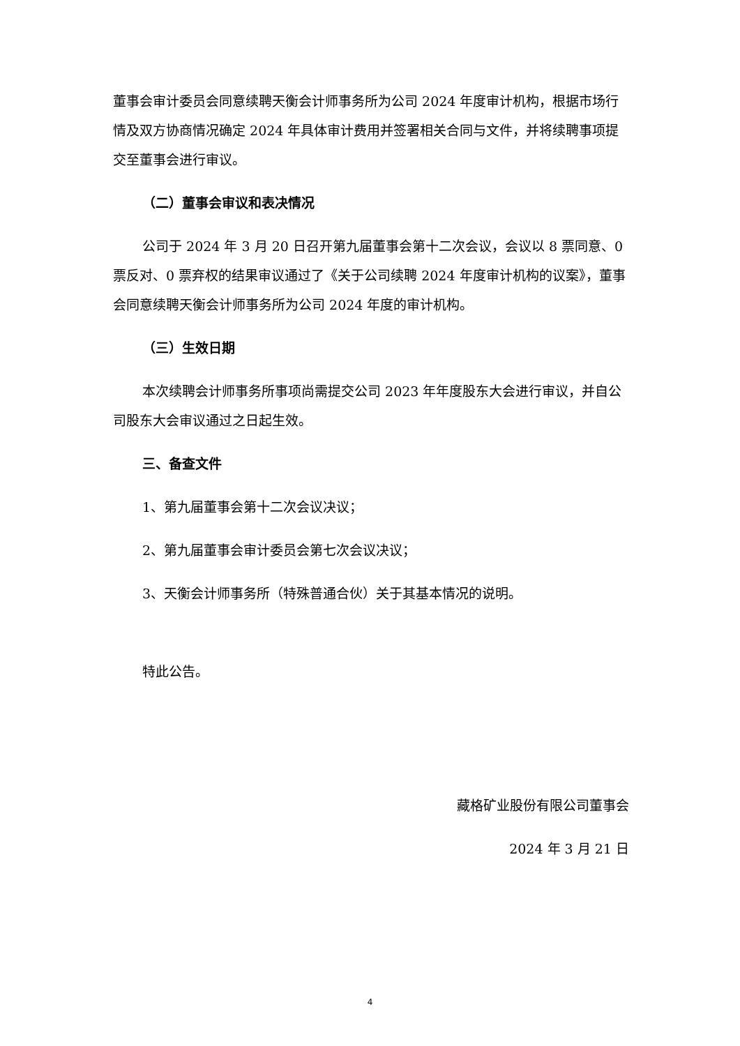董事会审计委员会同意续聘天衡会计师事务所为公司 2024 年度审计机构，根据市场行情及双方协商情况确定 2024 年具体审计费用并签署相关合同与文件，并将续聘事项提交至董事会进行审议。
（二）董事会审议和表决情况
公司于 2024 年 3 月 20 日召开第九届董事会第十二次会议，会议以 8 票同意、0 票反对、0 票弃权的结果审议通过了《关于公司续聘 2024 年度审计机构的议案》，董事会同意续聘天衡会计师事务所为公司 2024 年度的审计机构。
（三）生效日期
本次续聘会计师事务所事项尚需提交公司 2023 年年度股东大会进行审议，并自公司股东大会审议通过之日起生效。
三、备查文件
1、第九届董事会第十二次会议决议；
2、第九届董事会审计委员会第七次会议决议；
3、天衡会计师事务所（特殊普通合伙）关于其基本情况的说明。
特此公告。
藏格矿业股份有限公司董事会
2024 年 3 月 21 日
4